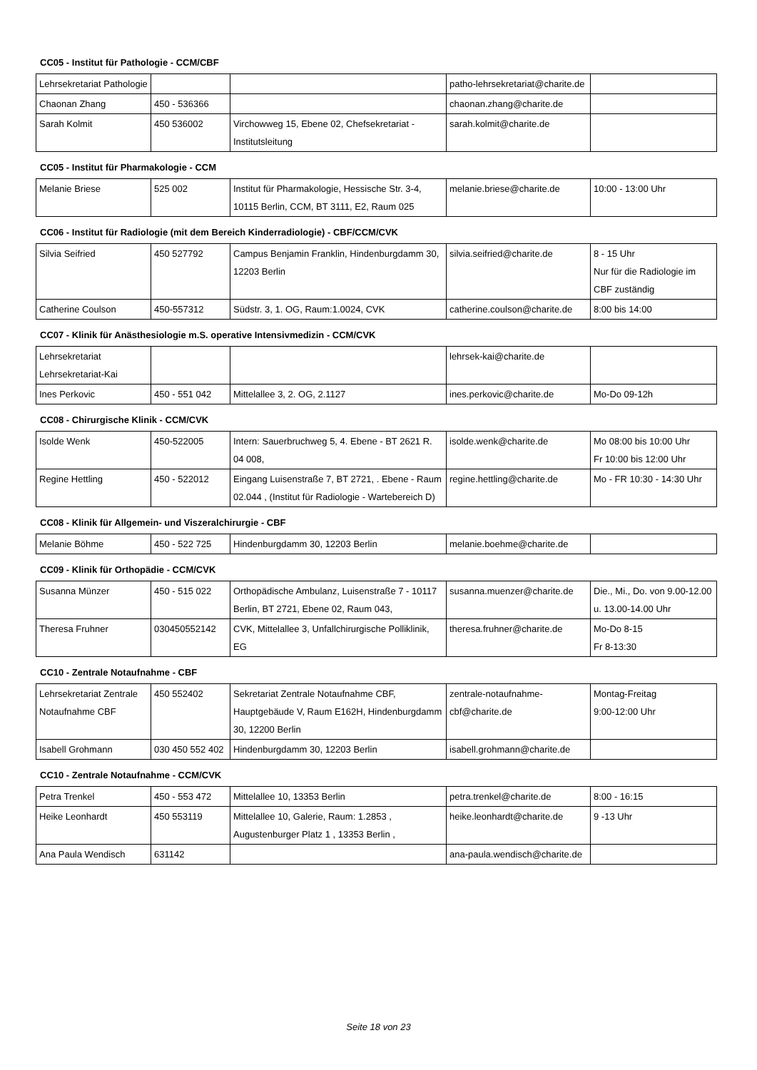CC05 - Institut für Pathologie - CCM/CBF
| Lehrsekretariat Pathologie | | | patho-lehrsekretariat@charite.de | |
| Chaonan Zhang | 450 - 536366 | | chaonan.zhang@charite.de | |
| Sarah Kolmit | 450 536002 | Virchowweg 15, Ebene 02, Chefsekretariat - Institutsleitung | sarah.kolmit@charite.de | |
CC05 - Institut für Pharmakologie - CCM
| Melanie Briese | 525 002 | Institut für Pharmakologie, Hessische Str. 3-4, 10115 Berlin, CCM, BT 3111, E2, Raum 025 | melanie.briese@charite.de | 10:00 - 13:00 Uhr |
CC06 - Institut für Radiologie (mit dem Bereich Kinderradiologie) - CBF/CCM/CVK
| Silvia Seifried | 450 527792 | Campus Benjamin Franklin, Hindenburgdamm 30, 12203 Berlin | silvia.seifried@charite.de | 8 - 15 Uhr Nur für die Radiologie im CBF zuständig |
| Catherine Coulson | 450-557312 | Südstr. 3, 1. OG, Raum:1.0024, CVK | catherine.coulson@charite.de | 8:00 bis 14:00 |
CC07 - Klinik für Anästhesiologie m.S. operative Intensivmedizin - CCM/CVK
| Lehrsekretariat Lehrsekretariat-Kai | | | lehrsek-kai@charite.de | |
| Ines Perkovic | 450 - 551 042 | Mittelallee 3, 2. OG, 2.1127 | ines.perkovic@charite.de | Mo-Do 09-12h |
CC08 - Chirurgische Klinik - CCM/CVK
| Isolde Wenk | 450-522005 | Intern: Sauerbruchweg 5, 4. Ebene - BT 2621 R. 04 008, | isolde.wenk@charite.de | Mo 08:00 bis 10:00 Uhr Fr 10:00 bis 12:00 Uhr |
| Regine Hettling | 450 - 522012 | Eingang Luisenstraße 7, BT 2721, . Ebene - Raum 02.044 , (Institut für Radiologie - Wartebereich D) | regine.hettling@charite.de | Mo - FR 10:30 - 14:30 Uhr |
CC08 - Klinik für Allgemein- und Viszeralchirurgie - CBF
| Melanie Böhme | 450 - 522 725 | Hindenburgdamm 30, 12203 Berlin | melanie.boehme@charite.de | |
CC09 - Klinik für Orthopädie - CCM/CVK
| Susanna Münzer | 450 - 515 022 | Orthopädische Ambulanz, Luisenstraße 7 - 10117 Berlin, BT 2721, Ebene 02, Raum 043, | susanna.muenzer@charite.de | Die., Mi., Do. von 9.00-12.00 u. 13.00-14.00 Uhr |
| Theresa Fruhner | 030450552142 | CVK, Mittelallee 3, Unfallchirurgische Polliklinik, EG | theresa.fruhner@charite.de | Mo-Do 8-15 Fr 8-13:30 |
CC10 - Zentrale Notaufnahme - CBF
| Lehrsekretariat Zentrale Notaufnahme CBF | 450 552402 | Sekretariat Zentrale Notaufnahme CBF, Hauptgebäude V, Raum E162H, Hindenburgdamm 30, 12200 Berlin | zentrale-notaufnahme-cbf@charite.de | Montag-Freitag 9:00-12:00 Uhr |
| Isabell Grohmann | 030 450 552 402 | Hindenburgdamm 30, 12203 Berlin | isabell.grohmann@charite.de | |
CC10 - Zentrale Notaufnahme - CCM/CVK
| Petra Trenkel | 450 - 553 472 | Mittelallee 10, 13353 Berlin | petra.trenkel@charite.de | 8:00 - 16:15 |
| Heike Leonhardt | 450 553119 | Mittelallee 10, Galerie, Raum: 1.2853 , Augustenburger Platz 1 , 13353 Berlin , | heike.leonhardt@charite.de | 9 -13 Uhr |
| Ana Paula Wendisch | 631142 | | ana-paula.wendisch@charite.de | |
Seite 18 von 23